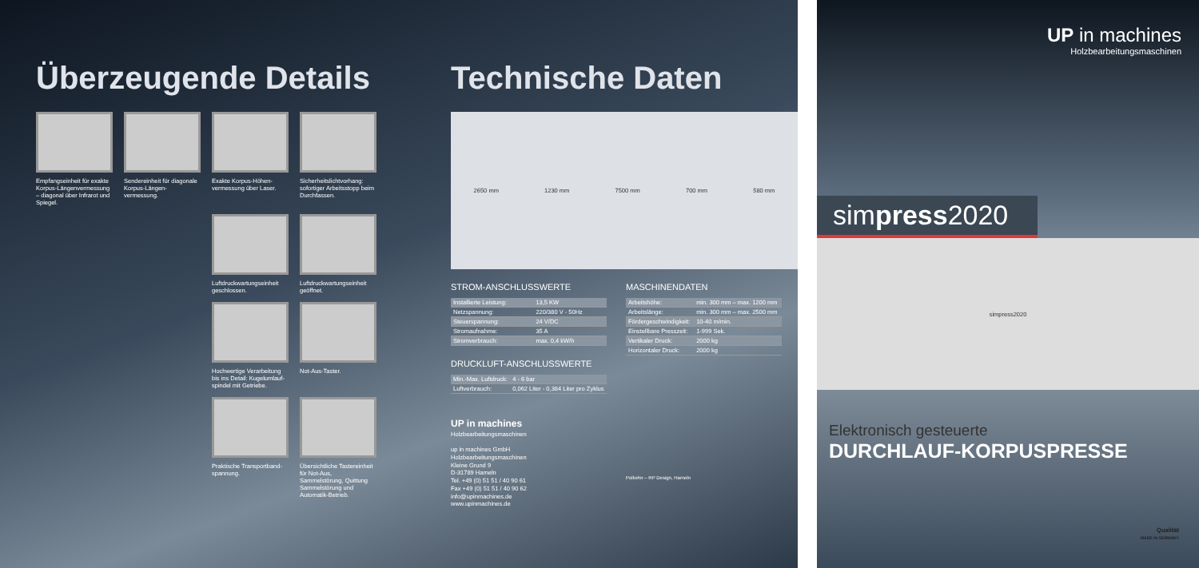Überzeugende Details
Empfangseinheit für exakte Korpus-Längenvermessung – diagonal über Infrarot und Spiegel.
Sendereinheit für diagonale Korpus-Längen-vermessung.
Exakte Korpus-Höhen-vermessung über Laser.
Sicherheitslichtvorhang: sofortiger Arbeitsstopp beim Durchfassen.
Luftdruckwartungseinheit geschlossen.
Luftdruckwartungseinheit geöffnet.
Hochwertige Verarbeitung bis ins Detail: Kugelumlauf-spindel mit Getriebe.
Not-Aus-Taster.
Praktische Transportband-spannung.
Übersichtliche Tastereinheit für Not-Aus, Sammelstörung, Quittung Sammelstörung und Automatik-Betrieb.
Technische Daten
2650 mm 1230 mm 7500 mm 700 mm 580 mm
STROM-ANSCHLUSSWERTE
| Installierte Leistung: | 13,5 KW |
| Netzspannung: | 220/380 V - 50Hz |
| Steuerspannung: | 24 V/DC |
| Stromaufnahme: | 35 A |
| Stromverbrauch: | max. 0,4 kW/h |
DRUCKLUFT-ANSCHLUSSWERTE
| Min.-Max. Luftdruck: | 4 - 6 bar |
| Luftverbrauch: | 0,062 Liter - 0,384 Liter pro Zyklus |
UP in machines
Holzbearbeitungsmaschinen
up in machines GmbH
Holzbearbeitungsmaschinen
Kleine Grund 9
D-31789 Hameln
Tel. +49 (0) 51 51 / 40 90 61
Fax +49 (0) 51 51 / 40 90 62
info@upinmachines.de
www.upinmachines.de
MASCHINENDATEN
| Arbeitshöhe: | min. 300 mm – max. 1200 mm |
| Arbeitslänge: | min. 300 mm – max. 2500 mm |
| Fördergeschwindigkeit: | 10-40 m/min. |
| Einstellbare Presszeit: | 1-999 Sek. |
| Vertikaler Druck: | 2000 kg |
| Horizontaler Druck: | 2000 kg |
Polkehn – RP Design, Hameln
UP in machines
Holzbearbeitungsmaschinen
simpress2020
simpress2020
Elektronisch gesteuerte
DURCHLAUF-KORPUSPRESSE
Qualität
MADE IN GERMANY